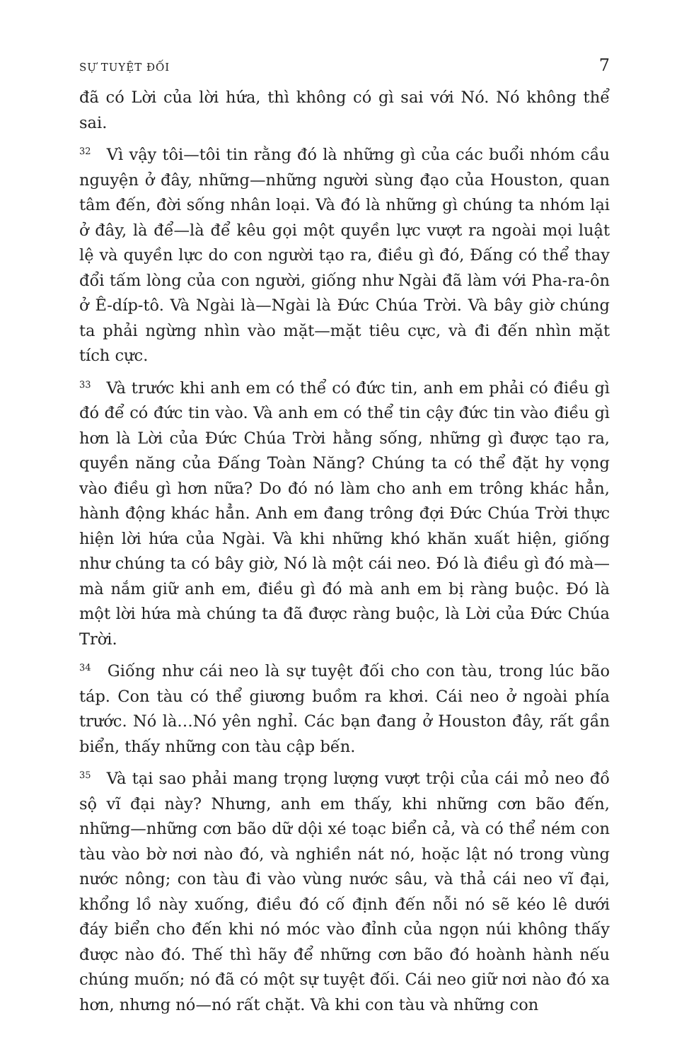SỰ TUYỆT ĐỐI 7
đã có Lời của lời hứa, thì không có gì sai với Nó. Nó không thể sai.
<sup>32</sup> Vì vậy tôi—tôi tin rằng đó là những gì của các buổi nhóm cầu nguyện ở đây, những—những người sùng đạo của Houston, quan tâm đến, đời sống nhân loại. Và đó là những gì chúng ta nhóm lại ở đây, là để—là để kêu gọi một quyền lực vượt ra ngoài mọi luật lệ và quyền lực do con người tạo ra, điều gì đó, Đấng có thể thay đổi tấm lòng của con người, giống như Ngài đã làm với Pha-ra-ôn ở Ê-díp-tô. Và Ngài là—Ngài là Đức Chúa Trời. Và bây giờ chúng ta phải ngừng nhìn vào mặt—mặt tiêu cực, và đi đến nhìn mặt tích cực.
<sup>33</sup> Và trước khi anh em có thể có đức tin, anh em phải có điều gì đó để có đức tin vào. Và anh em có thể tin cậy đức tin vào điều gì hơn là Lời của Đức Chúa Trời hằng sống, những gì được tạo ra, quyền năng của Đấng Toàn Năng? Chúng ta có thể đặt hy vọng vào điều gì hơn nữa? Do đó nó làm cho anh em trông khác hẳn, hành động khác hẳn. Anh em đang trông đợi Đức Chúa Trời thực hiện lời hứa của Ngài. Và khi những khó khăn xuất hiện, giống như chúng ta có bây giờ, Nó là một cái neo. Đó là điều gì đó mà—mà nắm giữ anh em, điều gì đó mà anh em bị ràng buộc. Đó là một lời hứa mà chúng ta đã được ràng buộc, là Lời của Đức Chúa Trời.
<sup>34</sup> Giống như cái neo là sự tuyệt đối cho con tàu, trong lúc bão táp. Con tàu có thể giương buồm ra khơi. Cái neo ở ngoài phía trước. Nó là…Nó yên nghỉ. Các bạn đang ở Houston đây, rất gần biển, thấy những con tàu cập bến.
<sup>35</sup> Và tại sao phải mang trọng lượng vượt trội của cái mỏ neo đồ sộ vĩ đại này? Nhưng, anh em thấy, khi những cơn bão đến, những—những cơn bão dữ dội xé toạc biển cả, và có thể ném con tàu vào bờ nơi nào đó, và nghiền nát nó, hoặc lật nó trong vùng nước nông; con tàu đi vào vùng nước sâu, và thả cái neo vĩ đại, khổng lồ này xuống, điều đó cố định đến nỗi nó sẽ kéo lê dưới đáy biển cho đến khi nó móc vào đỉnh của ngọn núi không thấy được nào đó. Thế thì hãy để những cơn bão đó hoành hành nếu chúng muốn; nó đã có một sự tuyệt đối. Cái neo giữ nơi nào đó xa hơn, nhưng nó—nó rất chặt. Và khi con tàu và những con